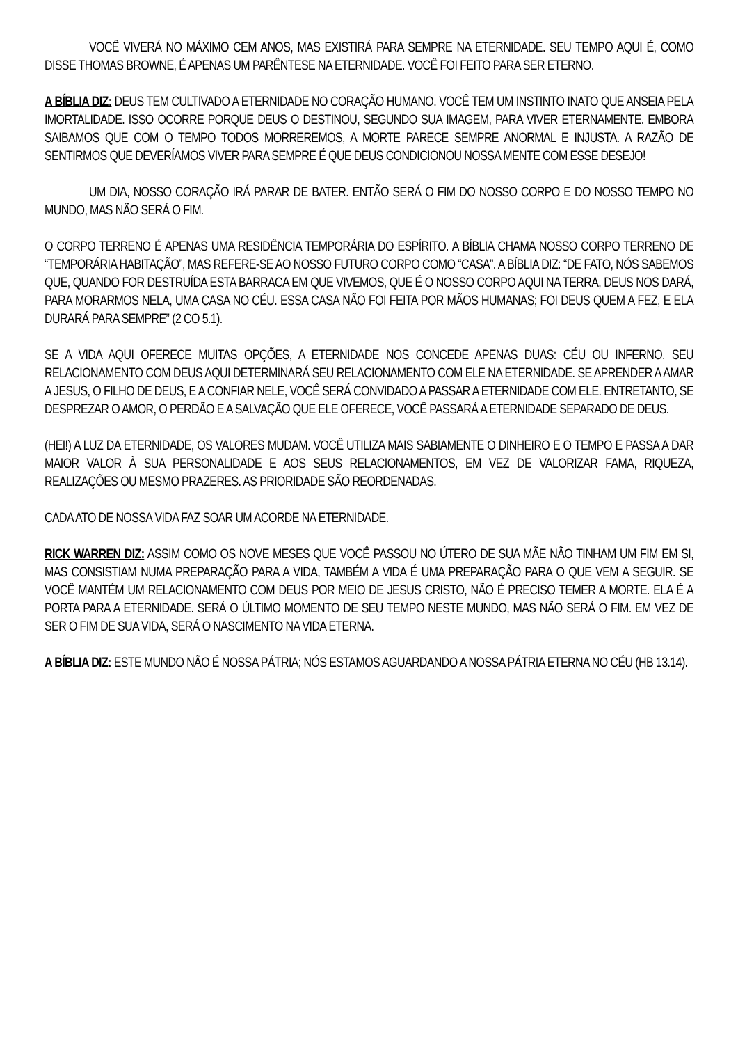VOCÊ VIVERÁ NO MÁXIMO CEM ANOS, MAS EXISTIRÁ PARA SEMPRE NA ETERNIDADE. SEU TEMPO AQUI É, COMO DISSE THOMAS BROWNE, É APENAS UM PARÊNTESE NA ETERNIDADE. VOCÊ FOI FEITO PARA SER ETERNO.
A BÍBLIA DIZ: DEUS TEM CULTIVADO A ETERNIDADE NO CORAÇÃO HUMANO. VOCÊ TEM UM INSTINTO INATO QUE ANSEIA PELA IMORTALIDADE. ISSO OCORRE PORQUE DEUS O DESTINOU, SEGUNDO SUA IMAGEM, PARA VIVER ETERNAMENTE. EMBORA SAIBAMOS QUE COM O TEMPO TODOS MORREREMOS, A MORTE PARECE SEMPRE ANORMAL E INJUSTA. A RAZÃO DE SENTIRMOS QUE DEVERÍAMOS VIVER PARA SEMPRE É QUE DEUS CONDICIONOU NOSSA MENTE COM ESSE DESEJO!
UM DIA, NOSSO CORAÇÃO IRÁ PARAR DE BATER. ENTÃO SERÁ O FIM DO NOSSO CORPO E DO NOSSO TEMPO NO MUNDO, MAS NÃO SERÁ O FIM.
O CORPO TERRENO É APENAS UMA RESIDÊNCIA TEMPORÁRIA DO ESPÍRITO. A BÍBLIA CHAMA NOSSO CORPO TERRENO DE “TEMPORÁRIA HABITAÇÃO”, MAS REFERE-SE AO NOSSO FUTURO CORPO COMO “CASA”. A BÍBLIA DIZ: “DE FATO, NÓS SABEMOS QUE, QUANDO FOR DESTRUÍDA ESTA BARRACA EM QUE VIVEMOS, QUE É O NOSSO CORPO AQUI NA TERRA, DEUS NOS DARÁ, PARA MORARMOS NELA, UMA CASA NO CÉU. ESSA CASA NÃO FOI FEITA POR MÃOS HUMANAS; FOI DEUS QUEM A FEZ, E ELA DURARÁ PARA SEMPRE” (2 CO 5.1).
SE A VIDA AQUI OFERECE MUITAS OPÇÕES, A ETERNIDADE NOS CONCEDE APENAS DUAS: CÉU OU INFERNO. SEU RELACIONAMENTO COM DEUS AQUI DETERMINARÁ SEU RELACIONAMENTO COM ELE NA ETERNIDADE. SE APRENDER A AMAR A JESUS, O FILHO DE DEUS, E A CONFIAR NELE, VOCÊ SERÁ CONVIDADO A PASSAR A ETERNIDADE COM ELE. ENTRETANTO, SE DESPREZAR O AMOR, O PERDÃO E A SALVAÇÃO QUE ELE OFERECE, VOCÊ PASSARÁ A ETERNIDADE SEPARADO DE DEUS.
(HEI!) A LUZ DA ETERNIDADE, OS VALORES MUDAM. VOCÊ UTILIZA MAIS SABIAMENTE O DINHEIRO E O TEMPO E PASSA A DAR MAIOR VALOR À SUA PERSONALIDADE E AOS SEUS RELACIONAMENTOS, EM VEZ DE VALORIZAR FAMA, RIQUEZA, REALIZAÇÕES OU MESMO PRAZERES. AS PRIORIDADE SÃO REORDENADAS.
CADA ATO DE NOSSA VIDA FAZ SOAR UM ACORDE NA ETERNIDADE.
RICK WARREN DIZ: ASSIM COMO OS NOVE MESES QUE VOCÊ PASSOU NO ÚTERO DE SUA MÃE NÃO TINHAM UM FIM EM SI, MAS CONSISTIAM NUMA PREPARAÇÃO PARA A VIDA, TAMBÉM A VIDA É UMA PREPARAÇÃO PARA O QUE VEM A SEGUIR. SE VOCÊ MANTÉM UM RELACIONAMENTO COM DEUS POR MEIO DE JESUS CRISTO, NÃO É PRECISO TEMER A MORTE. ELA É A PORTA PARA A ETERNIDADE. SERÁ O ÚLTIMO MOMENTO DE SEU TEMPO NESTE MUNDO, MAS NÃO SERÁ O FIM. EM VEZ DE SER O FIM DE SUA VIDA, SERÁ O NASCIMENTO NA VIDA ETERNA.
A BÍBLIA DIZ: ESTE MUNDO NÃO É NOSSA PÁTRIA; NÓS ESTAMOS AGUARDANDO A NOSSA PÁTRIA ETERNA NO CÉU (HB 13.14).